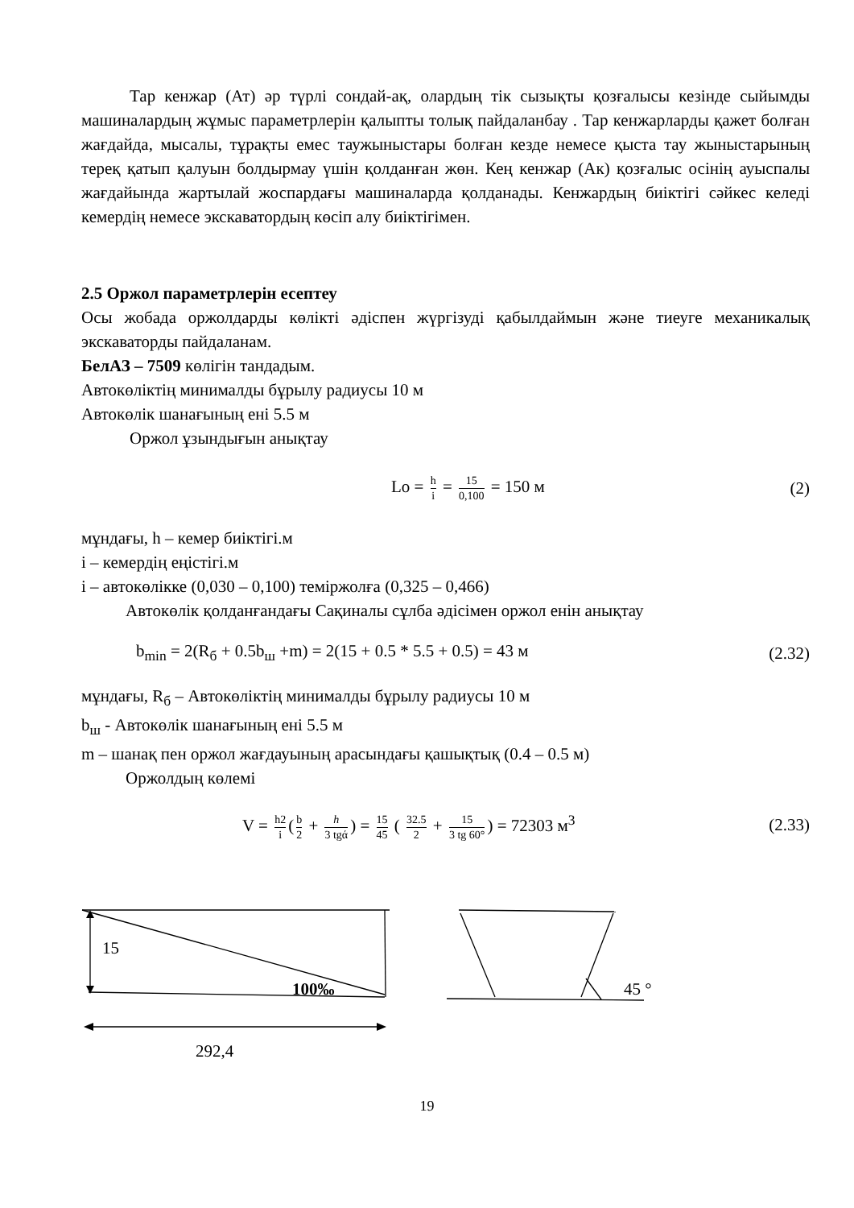Тар кенжар (Ат) әр түрлі сондай-ақ, олардың тік сызықты қозғалысы кезінде сыйымды машиналардың жұмыс параметрлерін қалыпты толық пайдаланбау . Тар кенжарларды қажет болған жағдайда, мысалы, тұрақты емес таужыныстары болған кезде немесе қыста тау жыныстарының тереқ қатып қалуын болдырмау үшін қолданған жөн. Кең кенжар (Ак) қозғалыс осінің ауыспалы жағдайында жартылай жоспардағы машиналарда қолданады. Кенжардың биіктігі сәйкес келеді кемердің немесе экскаватордың көсіп алу биіктігімен.
2.5 Оржол параметрлерін есептеу
Осы жобада оржолдарды көлікті әдіспен жүргізуді қабылдаймын және тиеуге механикалық экскаваторды пайдаланам.
БелАЗ – 7509 көлігін тандадым.
Автокөліктің минималды бұрылу радиусы 10 м
Автокөлік шанағының ені 5.5 м
Оржол ұзындығын анықтау
Lo = h i = 15 0,100 = 150 м (2)
мұндағы, h – кемер биіктігі.м
i – кемердің еңістігі.м
i – автокөлікке (0,030 – 0,100) теміржолға (0,325 – 0,466)
Автокөлік қолданғандағы Сақиналы сұлба әдісімен оржол енін анықтау
b<sub>min</sub> = 2(R<sub>б</sub> + 0.5b<sub>ш</sub> +m) = 2(15 + 0.5 * 5.5 + 0.5) = 43 м (2.32)
мұндағы, R<sub>б</sub> – Автокөліктің минималды бұрылу радиусы 10 м
b<sub>ш</sub> - Автокөлік шанағының ені 5.5 м
m – шанақ пен оржол жағдауының арасындағы қашықтық (0.4 – 0.5 м)
Оржолдың көлемі
V = h2 i (b 2 + h 3 tgά) = 15 45 ( 32.5 2 + 15 3 tg 60°) = 72303 м<sup>3</sup> (2.33)
15
100‰ 45 °
292,4
19